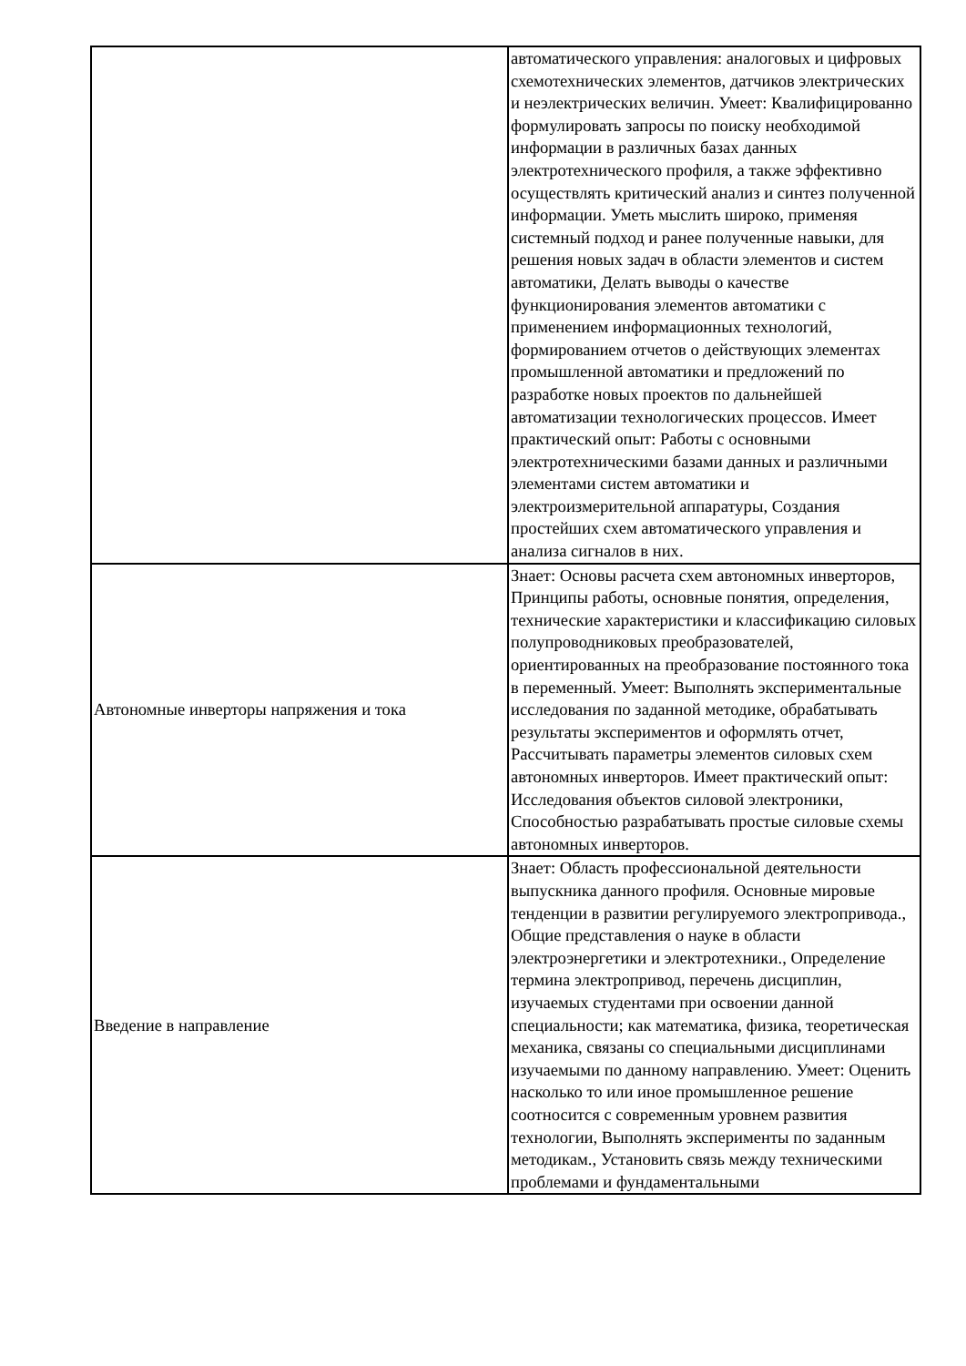| | автоматического управления: аналоговых и цифровых схемотехнических элементов, датчиков электрических и неэлектрических величин. Умеет: Квалифицированно формулировать запросы по поиску необходимой информации в различных базах данных электротехнического профиля, а также эффективно осуществлять критический анализ и синтез полученной информации. Уметь мыслить широко, применяя системный подход и ранее полученные навыки, для решения новых задач в области элементов и систем автоматики, Делать выводы о качестве функционирования элементов автоматики с применением информационных технологий, формированием отчетов о действующих элементах промышленной автоматики и предложений по разработке новых проектов по дальнейшей автоматизации технологических процессов. Имеет практический опыт: Работы с основными электротехническими базами данных и различными элементами систем автоматики и электроизмерительной аппаратуры, Создания простейших схем автоматического управления и анализа сигналов в них. |
| Автономные инверторы напряжения и тока | Знает: Основы расчета схем автономных инверторов, Принципы работы, основные понятия, определения, технические характеристики и классификацию силовых полупроводниковых преобразователей, ориентированных на преобразование постоянного тока в переменный. Умеет: Выполнять экспериментальные исследования по заданной методике, обрабатывать результаты экспериментов и оформлять отчет, Рассчитывать параметры элементов силовых схем автономных инверторов. Имеет практический опыт: Исследования объектов силовой электроники, Способностью разрабатывать простые силовые схемы автономных инверторов. |
| Введение в направление | Знает: Область профессиональной деятельности выпускника данного профиля. Основные мировые тенденции в развитии регулируемого электропривода., Общие представления о науке в области электроэнергетики и электротехники., Определение термина электропривод, перечень дисциплин, изучаемых студентами при освоении данной специальности; как математика, физика, теоретическая механика, связаны со специальными дисциплинами изучаемыми по данному направлению. Умеет: Оценить насколько то или иное промышленное решение соотносится с современным уровнем развития технологии, Выполнять эксперименты по заданным методикам., Установить связь между техническими проблемами и фундаментальными |